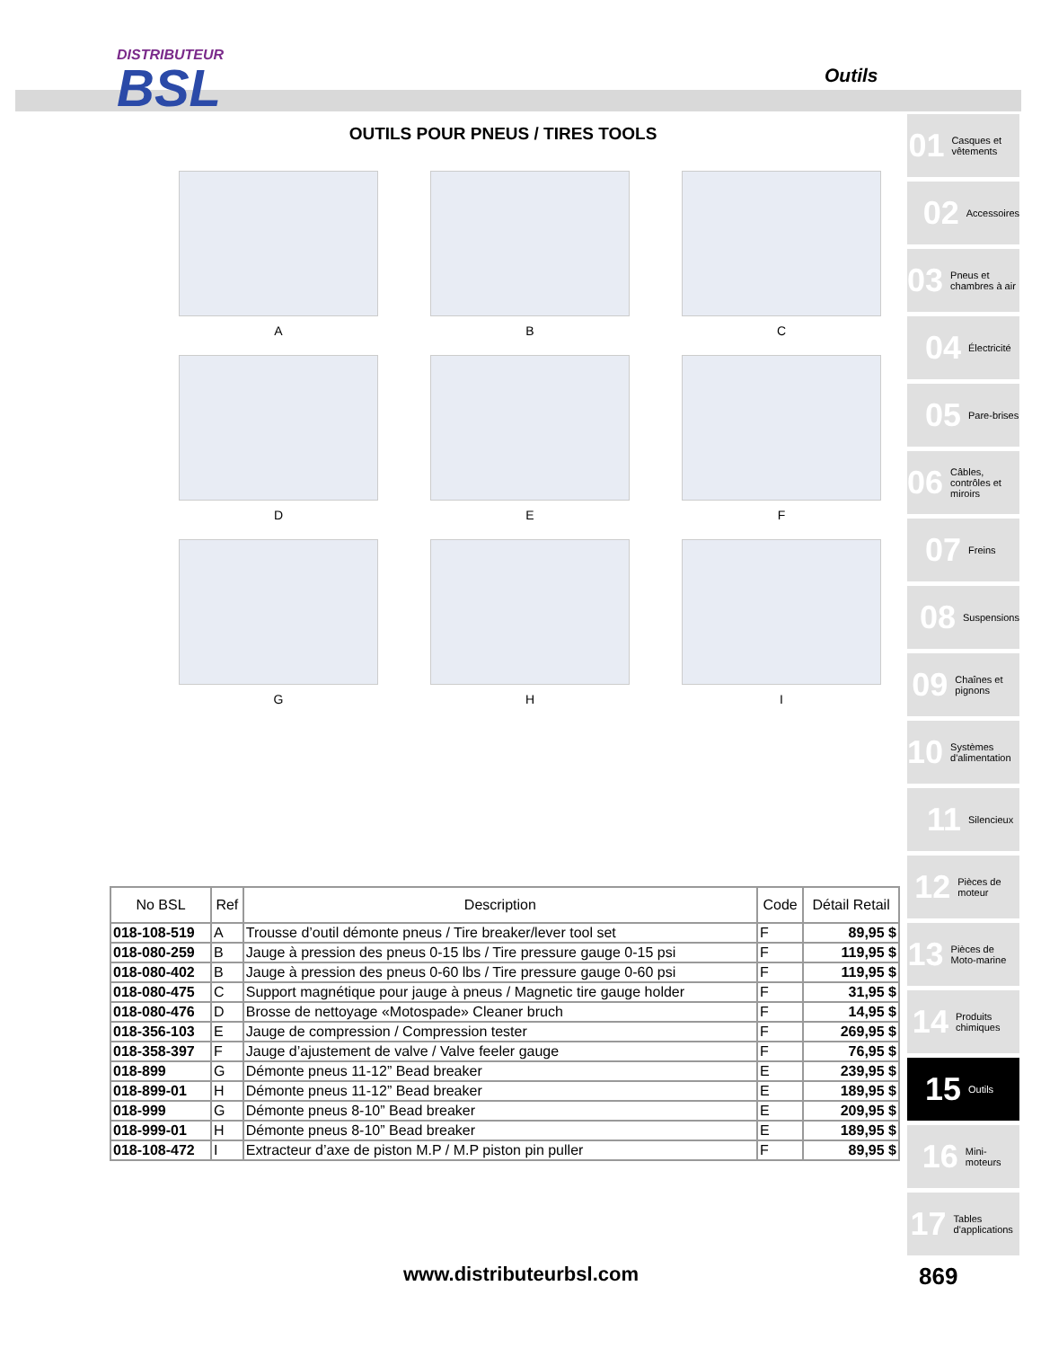DISTRIBUTEUR
BSL
Outils
OUTILS POUR PNEUS / TIRES TOOLS
A
B
C
D
E
F
G
H
I
01 Casques et vêtements
02 Accessoires
03 Pneus et chambres à air
04 Électricité
05 Pare-brises
06 Câbles, contrôles et miroirs
07 Freins
08 Suspensions
09 Chaînes et pignons
10 Systèmes d'alimentation
11 Silencieux
12 Pièces de moteur
13 Pièces de Moto-marine
14 Produits chimiques
15 Outils
16 Mini-moteurs
17 Tables d'applications
| No BSL | Ref | Description | Code | Détail Retail |
| --- | --- | --- | --- | --- |
| 018-108-519 | A | Trousse d’outil démonte pneus / Tire breaker/lever tool set | F | 89,95 $ |
| 018-080-259 | B | Jauge à pression des pneus 0-15 lbs / Tire pressure gauge 0-15 psi | F | 119,95 $ |
| 018-080-402 | B | Jauge à pression des pneus 0-60 lbs / Tire pressure gauge 0-60 psi | F | 119,95 $ |
| 018-080-475 | C | Support magnétique pour jauge à pneus / Magnetic tire gauge holder | F | 31,95 $ |
| 018-080-476 | D | Brosse de nettoyage «Motospade» Cleaner bruch | F | 14,95 $ |
| 018-356-103 | E | Jauge de compression / Compression tester | F | 269,95 $ |
| 018-358-397 | F | Jauge d’ajustement de valve / Valve feeler gauge | F | 76,95 $ |
| 018-899 | G | Démonte pneus 11-12” Bead breaker | E | 239,95 $ |
| 018-899-01 | H | Démonte pneus 11-12” Bead breaker | E | 189,95 $ |
| 018-999 | G | Démonte pneus 8-10” Bead breaker | E | 209,95 $ |
| 018-999-01 | H | Démonte pneus 8-10” Bead breaker | E | 189,95 $ |
| 018-108-472 | I | Extracteur d’axe de piston M.P / M.P piston pin puller | F | 89,95 $ |
www.distributeurbsl.com 869